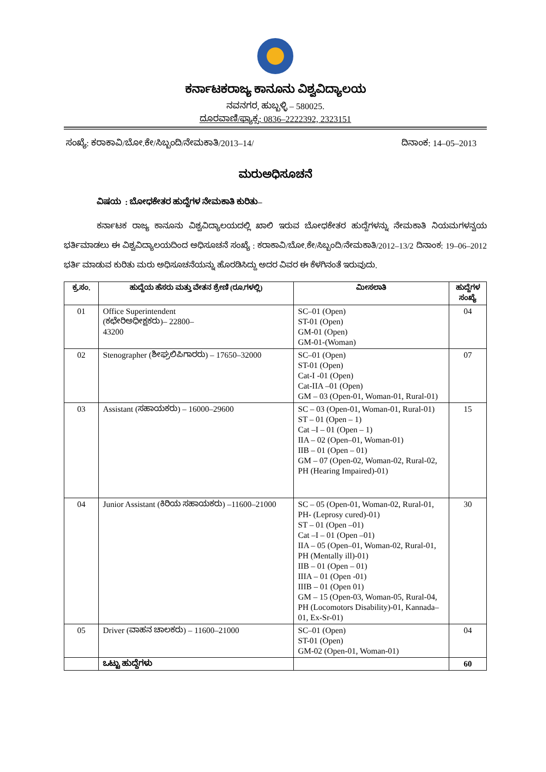ಕರ್ನಾಟಕರಾಜ್ಯ ಕಾನೂನು ವಿಶ್ವವಿದ್ಯಾಲಯ
ನವನಗರ, ಹುಬ್ಬಳ್ಳಿ – 580025.
ದೂರವಾಣಿ/ಫ್ಯಾಕ್ಸ: 0836–2222392, 2323151
ಸಂಖ್ಯೆ: ಕರಾಕಾವಿ/ಬೋ.ಕೇ/ಸಿಬ್ಬಂದಿ/ನೇಮಕಾತಿ/2013–14/ ದಿನಾಂಕ: 14–05–2013
ಮರುಅಧಿಸೂಚನೆ
ವಿಷಯ : ಬೋಧಕೇತರ ಹುದ್ದೆಗಳ ನೇಮಕಾತಿ ಕುರಿತು–
ಕರ್ನಾಟಕ ರಾಜ್ಯ ಕಾನೂನು ವಿಶ್ವವಿದ್ಯಾಲಯದಲ್ಲಿ ಖಾಲಿ ಇರುವ ಬೋಧಕೇತರ ಹುದ್ದೆಗಳನ್ನು ನೇಮಕಾತಿ ನಿಯಮಗಳನ್ವಯ ಭರ್ತಿಮಾಡಲು ಈ ವಿಶ್ವವಿದ್ಯಾಲಯದಿಂದ ಅಧಿಸೂಚನೆ ಸಂಖ್ಯೆ : ಕರಾಕಾವಿ/ಬೋ.ಕೇ/ಸಿಬ್ಬಂದಿ/ನೇಮಕಾತಿ/2012–13/2 ದಿನಾಂಕ: 19–06–2012 ಭರ್ತಿ ಮಾಡುವ ಕುರಿತು ಮರು ಅಧಿಸೂಚನೆಯನ್ನು ಹೊರಡಿಸಿದ್ದು ಅದರ ವಿವರ ಈ ಕೆಳಗಿನಂತೆ ಇರುವುದು.
| ಕ್ರ.ಸಂ. | ಹುದ್ದೆಯ ಹೆಸರು ಮತ್ತು ವೇತನ ಶ್ರೇಣಿ (ರೂ.ಗಳಲ್ಲಿ) | ಮೀಸಲಾತಿ | ಹುದ್ದೆಗಳ ಸಂಖ್ಯೆ |
| --- | --- | --- | --- |
| 01 | Office Superintendent (ಕಛೇರಿಅಧೀಕ್ಷಕರು)– 22800– 43200 | SC–01 (Open) ST-01 (Open) GM-01 (Open) GM-01-(Woman) | 04 |
| 02 | Stenographer (ಶೀಘ್ರಲಿಪಿಗಾರರು) – 17650–32000 | SC–01 (Open) ST-01 (Open) Cat-I -01 (Open) Cat-IIA –01 (Open) GM – 03 (Open-01, Woman-01, Rural-01) | 07 |
| 03 | Assistant (ಸಹಾಯಕರು) – 16000–29600 | SC – 03 (Open-01, Woman-01, Rural-01) ST – 01 (Open – 1) Cat –I – 01 (Open – 1) IIA – 02 (Open–01, Woman-01) IIB – 01 (Open – 01) GM – 07 (Open-02, Woman-02, Rural-02, PH (Hearing Impaired)-01) | 15 |
| 04 | Junior Assistant (ಕಿರಿಯ ಸಹಾಯಕರು) –11600–21000 | SC – 05 (Open-01, Woman-02, Rural-01, PH- (Leprosy cured)-01) ST – 01 (Open –01) Cat –I – 01 (Open –01) IIA – 05 (Open–01, Woman-02, Rural-01, PH (Mentally ill)-01) IIB – 01 (Open – 01) IIIA – 01 (Open -01) IIIB – 01 (Open 01) GM – 15 (Open-03, Woman-05, Rural-04, PH (Locomotors Disability)-01, Kannada–01, Ex-Sr-01) | 30 |
| 05 | Driver (ವಾಹನ ಚಾಲಕರು) – 11600–21000 | SC–01 (Open) ST-01 (Open) GM-02 (Open-01, Woman-01) | 04 |
| | ಒಟ್ಟು ಹುದ್ದೆಗಳು | | 60 |